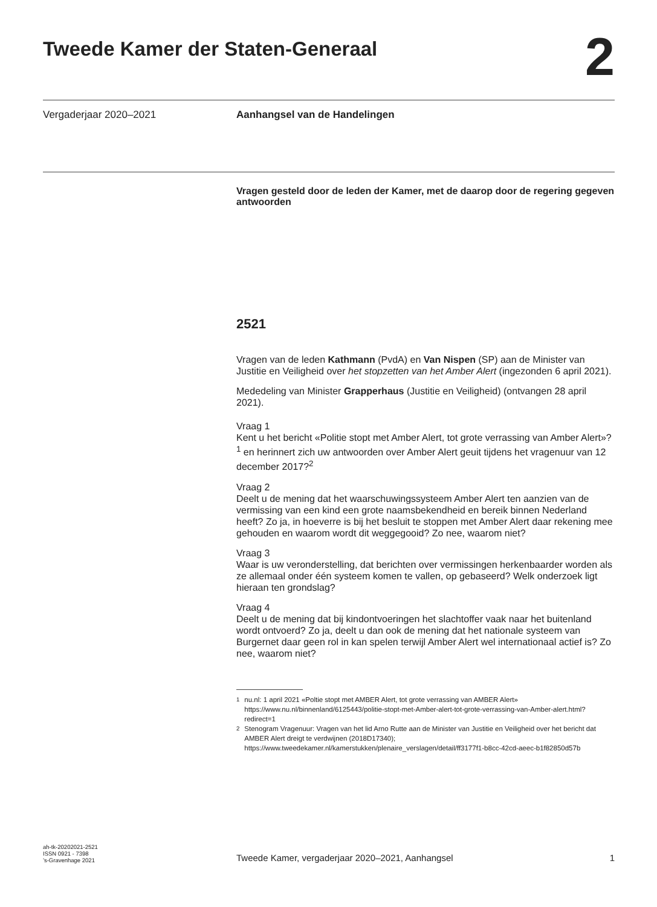Tweede Kamer der Staten-Generaal
2
Vergaderjaar 2020–2021
Aanhangsel van de Handelingen
Vragen gesteld door de leden der Kamer, met de daarop door de regering gegeven antwoorden
2521
Vragen van de leden Kathmann (PvdA) en Van Nispen (SP) aan de Minister van Justitie en Veiligheid over het stopzetten van het Amber Alert (ingezonden 6 april 2021).
Mededeling van Minister Grapperhaus (Justitie en Veiligheid) (ontvangen 28 april 2021).
Vraag 1
Kent u het bericht «Politie stopt met Amber Alert, tot grote verrassing van Amber Alert»?<sup>1</sup> en herinnert zich uw antwoorden over Amber Alert geuit tijdens het vragenuur van 12 december 2017?<sup>2</sup>
Vraag 2
Deelt u de mening dat het waarschuwingssysteem Amber Alert ten aanzien van de vermissing van een kind een grote naamsbekendheid en bereik binnen Nederland heeft? Zo ja, in hoeverre is bij het besluit te stoppen met Amber Alert daar rekening mee gehouden en waarom wordt dit weggegooid? Zo nee, waarom niet?
Vraag 3
Waar is uw veronderstelling, dat berichten over vermissingen herkenbaarder worden als ze allemaal onder één systeem komen te vallen, op gebaseerd? Welk onderzoek ligt hieraan ten grondslag?
Vraag 4
Deelt u de mening dat bij kindontvoeringen het slachtoffer vaak naar het buitenland wordt ontvoerd? Zo ja, deelt u dan ook de mening dat het nationale systeem van Burgernet daar geen rol in kan spelen terwijl Amber Alert wel internationaal actief is? Zo nee, waarom niet?
<sup>1</sup> nu.nl: 1 april 2021 «Poltie stopt met AMBER Alert, tot grote verrassing van AMBER Alert» https://www.nu.nl/binnenland/6125443/politie-stopt-met-Amber-alert-tot-grote-verrassing-van-Amber-alert.html?redirect=1
<sup>2</sup> Stenogram Vragenuur: Vragen van het lid Arno Rutte aan de Minister van Justitie en Veiligheid over het bericht dat AMBER Alert dreigt te verdwijnen (2018D17340); https://www.tweedekamer.nl/kamerstukken/plenaire_verslagen/detail/ff3177f1-b8cc-42cd-aeec-b1f82850d57b
ah-tk-20202021-2521
ISSN 0921 - 7398
’s-Gravenhage 2021
Tweede Kamer, vergaderjaar 2020–2021, Aanhangsel 1